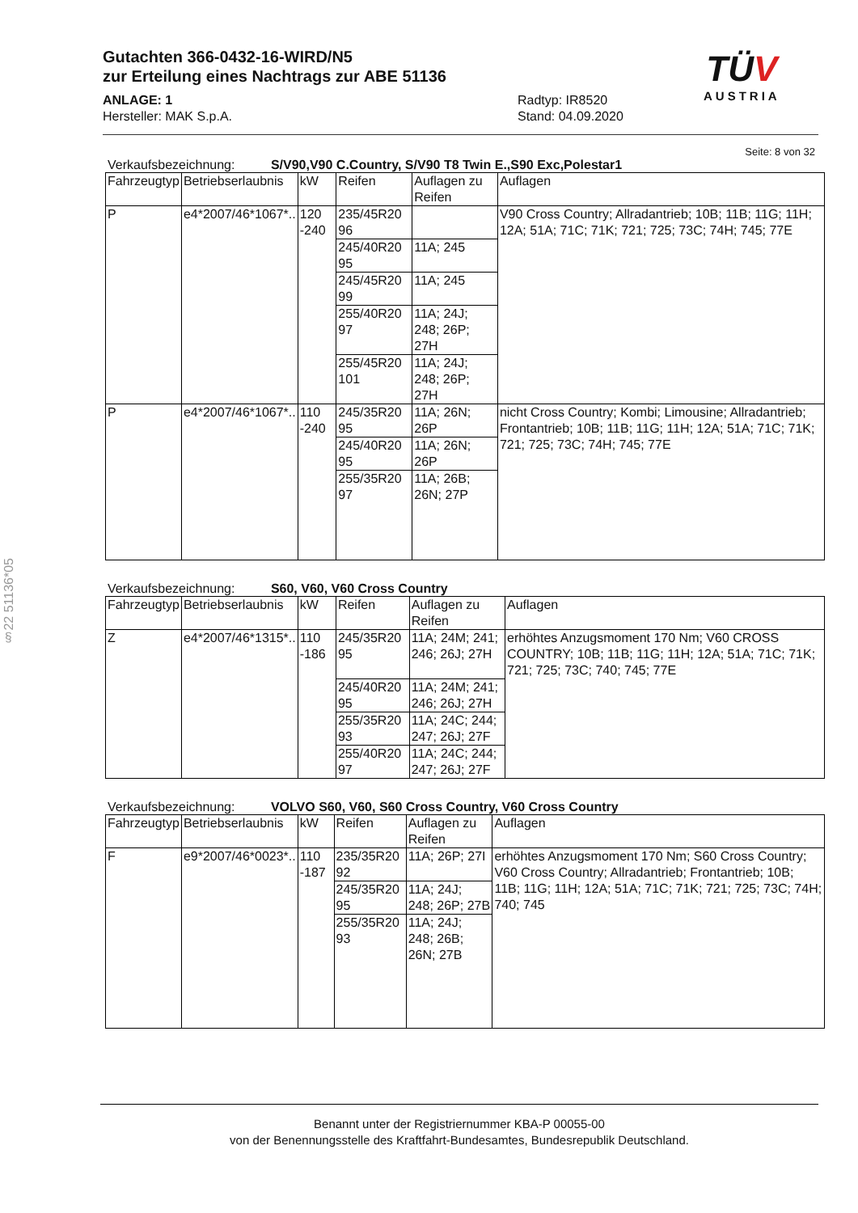Gutachten 366-0432-16-WIRD/N5
zur Erteilung eines Nachtrags zur ABE 51136
ANLAGE: 1 Radtyp: IR8520
Hersteller: MAK S.p.A. Stand: 04.09.2020
TÜV
AUSTRIA
§22 51136*05
Seite: 8 von 32
Verkaufsbezeichnung: S/V90,V90 C.Country, S/V90 T8 Twin E.,S90 Exc,Polestar1
| Fahrzeugtyp | Betriebserlaubnis | kW | Reifen | Auflagen zu Reifen | Auflagen |
| --- | --- | --- | --- | --- | --- |
| P | e4*2007/46*1067*.. | 120 -240 | 235/45R20 96 | | V90 Cross Country; Allradantrieb; 10B; 11B; 11G; 11H; 12A; 51A; 71C; 71K; 721; 725; 73C; 74H; 745; 77E |
| | | | 245/40R20 95 | 11A; 245 | |
| | | | 245/45R20 99 | 11A; 245 | |
| | | | 255/40R20 97 | 11A; 24J; 248; 26P; 27H | |
| | | | 255/45R20 101 | 11A; 24J; 248; 26P; 27H | |
| P | e4*2007/46*1067*.. | 110 -240 | 245/35R20 95 | 11A; 26N; 26P | nicht Cross Country; Kombi; Limousine; Allradantrieb; Frontantrieb; 10B; 11B; 11G; 11H; 12A; 51A; 71C; 71K; 721; 725; 73C; 74H; 745; 77E |
| | | | 245/40R20 95 | 11A; 26N; 26P | |
| | | | 255/35R20 97 | 11A; 26B; 26N; 27P | |
Verkaufsbezeichnung: S60, V60, V60 Cross Country
| Fahrzeugtyp | Betriebserlaubnis | kW | Reifen | Auflagen zu Reifen | Auflagen |
| --- | --- | --- | --- | --- | --- |
| Z | e4*2007/46*1315*.. | 110 -186 | 245/35R20 95 | 11A; 24M; 241; 246; 26J; 27H | erhöhtes Anzugsmoment 170 Nm; V60 CROSS COUNTRY; 10B; 11B; 11G; 11H; 12A; 51A; 71C; 71K; 721; 725; 73C; 740; 745; 77E |
| | | | 245/40R20 95 | 11A; 24M; 241; 246; 26J; 27H | |
| | | | 255/35R20 93 | 11A; 24C; 244; 247; 26J; 27F | |
| | | | 255/40R20 97 | 11A; 24C; 244; 247; 26J; 27F | |
Verkaufsbezeichnung: VOLVO S60, V60, S60 Cross Country, V60 Cross Country
| Fahrzeugtyp | Betriebserlaubnis | kW | Reifen | Auflagen zu Reifen | Auflagen |
| --- | --- | --- | --- | --- | --- |
| F | e9*2007/46*0023*.. | 110 -187 | 235/35R20 92 | 11A; 26P; 27I | erhöhtes Anzugsmoment 170 Nm; S60 Cross Country; V60 Cross Country; Allradantrieb; Frontantrieb; 10B; 11B; 11G; 11H; 12A; 51A; 71C; 71K; 721; 725; 73C; 74H; 740; 745 |
| | | | 245/35R20 95 | 11A; 24J; 248; 26P; 27B | |
| | | | 255/35R20 93 | 11A; 24J; 248; 26B; 26N; 27B | |
Benannt unter der Registriernummer KBA-P 00055-00
von der Benennungsstelle des Kraftfahrt-Bundesamtes, Bundesrepublik Deutschland.